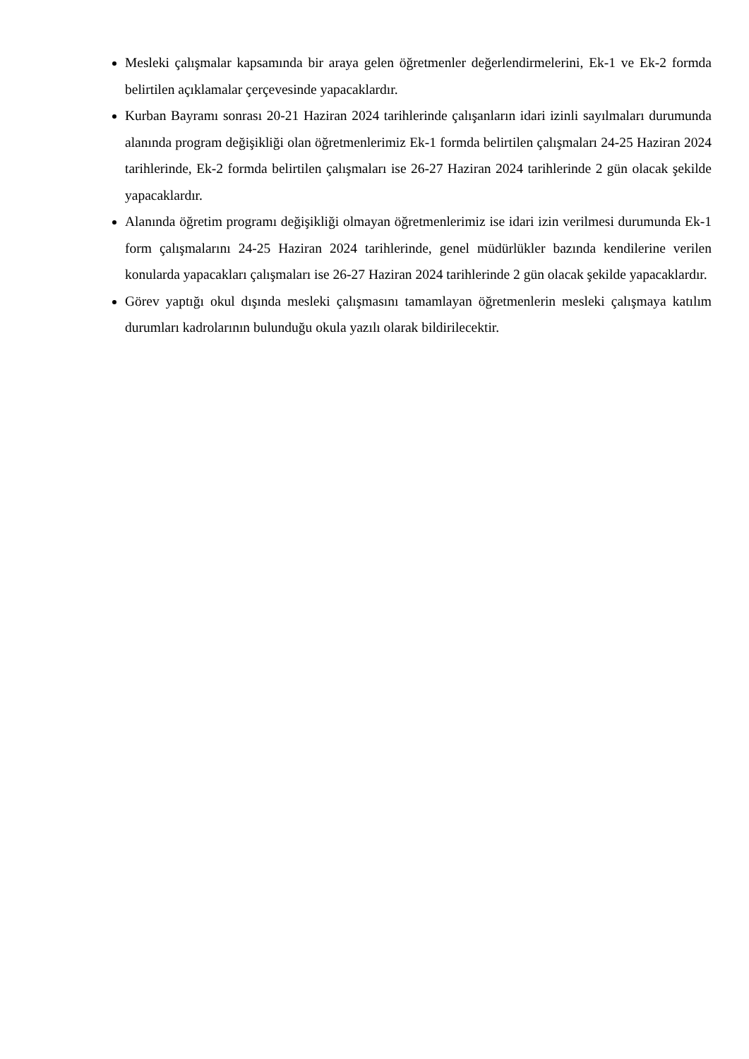Mesleki çalışmalar kapsamında bir araya gelen öğretmenler değerlendirmelerini, Ek-1 ve Ek-2 formda belirtilen açıklamalar çerçevesinde yapacaklardır.
Kurban Bayramı sonrası 20-21 Haziran 2024 tarihlerinde çalışanların idari izinli sayılmaları durumunda alanında program değişikliği olan öğretmenlerimiz Ek-1 formda belirtilen çalışmaları 24-25 Haziran 2024 tarihlerinde, Ek-2 formda belirtilen çalışmaları ise 26-27 Haziran 2024 tarihlerinde 2 gün olacak şekilde yapacaklardır.
Alanında öğretim programı değişikliği olmayan öğretmenlerimiz ise idari izin verilmesi durumunda Ek-1 form çalışmalarını 24-25 Haziran 2024 tarihlerinde, genel müdürlükler bazında kendilerine verilen konularda yapacakları çalışmaları ise 26-27 Haziran 2024 tarihlerinde 2 gün olacak şekilde yapacaklardır.
Görev yaptığı okul dışında mesleki çalışmasını tamamlayan öğretmenlerin mesleki çalışmaya katılım durumları kadrolarının bulunduğu okula yazılı olarak bildirilecektir.